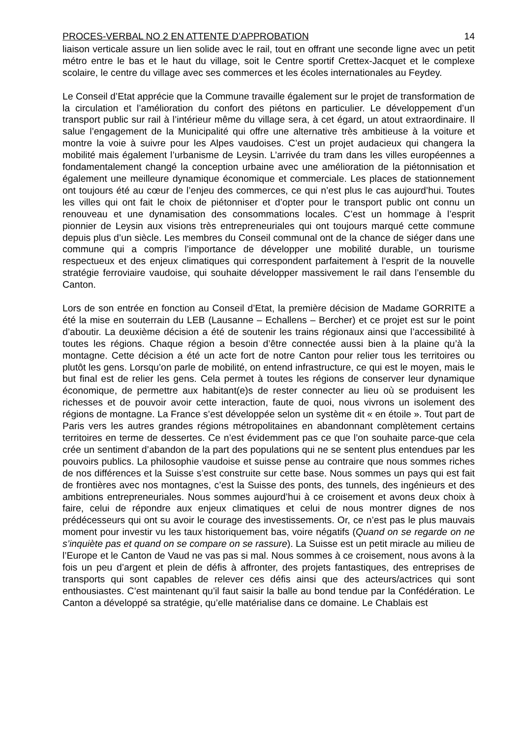PROCES-VERBAL NO 2 EN ATTENTE D’APPROBATION 14
liaison verticale assure un lien solide avec le rail, tout en offrant une seconde ligne avec un petit métro entre le bas et le haut du village, soit le Centre sportif Crettex-Jacquet et le complexe scolaire, le centre du village avec ses commerces et les écoles internationales au Feydey.
Le Conseil d’Etat apprécie que la Commune travaille également sur le projet de transformation de la circulation et l’amélioration du confort des piétons en particulier. Le développement d’un transport public sur rail à l’intérieur même du village sera, à cet égard, un atout extraordinaire. Il salue l’engagement de la Municipalité qui offre une alternative très ambitieuse à la voiture et montre la voie à suivre pour les Alpes vaudoises. C’est un projet audacieux qui changera la mobilité mais également l’urbanisme de Leysin. L’arrivée du tram dans les villes européennes a fondamentalement changé la conception urbaine avec une amélioration de la piétonnisation et également une meilleure dynamique économique et commerciale. Les places de stationnement ont toujours été au cœur de l’enjeu des commerces, ce qui n’est plus le cas aujourd’hui. Toutes les villes qui ont fait le choix de piétonniser et d’opter pour le transport public ont connu un renouveau et une dynamisation des consommations locales. C’est un hommage à l’esprit pionnier de Leysin aux visions très entrepreneuriales qui ont toujours marqué cette commune depuis plus d’un siècle. Les membres du Conseil communal ont de la chance de siéger dans une commune qui a compris l’importance de développer une mobilité durable, un tourisme respectueux et des enjeux climatiques qui correspondent parfaitement à l’esprit de la nouvelle stratégie ferroviaire vaudoise, qui souhaite développer massivement le rail dans l’ensemble du Canton.
Lors de son entrée en fonction au Conseil d’Etat, la première décision de Madame GORRITE a été la mise en souterrain du LEB (Lausanne – Echallens – Bercher) et ce projet est sur le point d’aboutir. La deuxième décision a été de soutenir les trains régionaux ainsi que l’accessibilité à toutes les régions. Chaque région a besoin d’être connectée aussi bien à la plaine qu’à la montagne. Cette décision a été un acte fort de notre Canton pour relier tous les territoires ou plutôt les gens. Lorsqu’on parle de mobilité, on entend infrastructure, ce qui est le moyen, mais le but final est de relier les gens. Cela permet à toutes les régions de conserver leur dynamique économique, de permettre aux habitant(e)s de rester connecter au lieu où se produisent les richesses et de pouvoir avoir cette interaction, faute de quoi, nous vivrons un isolement des régions de montagne. La France s’est développée selon un système dit « en étoile ». Tout part de Paris vers les autres grandes régions métropolitaines en abandonnant complètement certains territoires en terme de dessertes. Ce n’est évidemment pas ce que l’on souhaite parce-que cela crée un sentiment d’abandon de la part des populations qui ne se sentent plus entendues par les pouvoirs publics. La philosophie vaudoise et suisse pense au contraire que nous sommes riches de nos différences et la Suisse s’est construite sur cette base. Nous sommes un pays qui est fait de frontières avec nos montagnes, c’est la Suisse des ponts, des tunnels, des ingénieurs et des ambitions entrepreneuriales. Nous sommes aujourd’hui à ce croisement et avons deux choix à faire, celui de répondre aux enjeux climatiques et celui de nous montrer dignes de nos prédécesseurs qui ont su avoir le courage des investissements. Or, ce n’est pas le plus mauvais moment pour investir vu les taux historiquement bas, voire négatifs (Quand on se regarde on ne s’inquiète pas et quand on se compare on se rassure). La Suisse est un petit miracle au milieu de l’Europe et le Canton de Vaud ne vas pas si mal. Nous sommes à ce croisement, nous avons à la fois un peu d’argent et plein de défis à affronter, des projets fantastiques, des entreprises de transports qui sont capables de relever ces défis ainsi que des acteurs/actrices qui sont enthousiastes. C’est maintenant qu’il faut saisir la balle au bond tendue par la Confédération. Le Canton a développé sa stratégie, qu’elle matérialise dans ce domaine. Le Chablais est